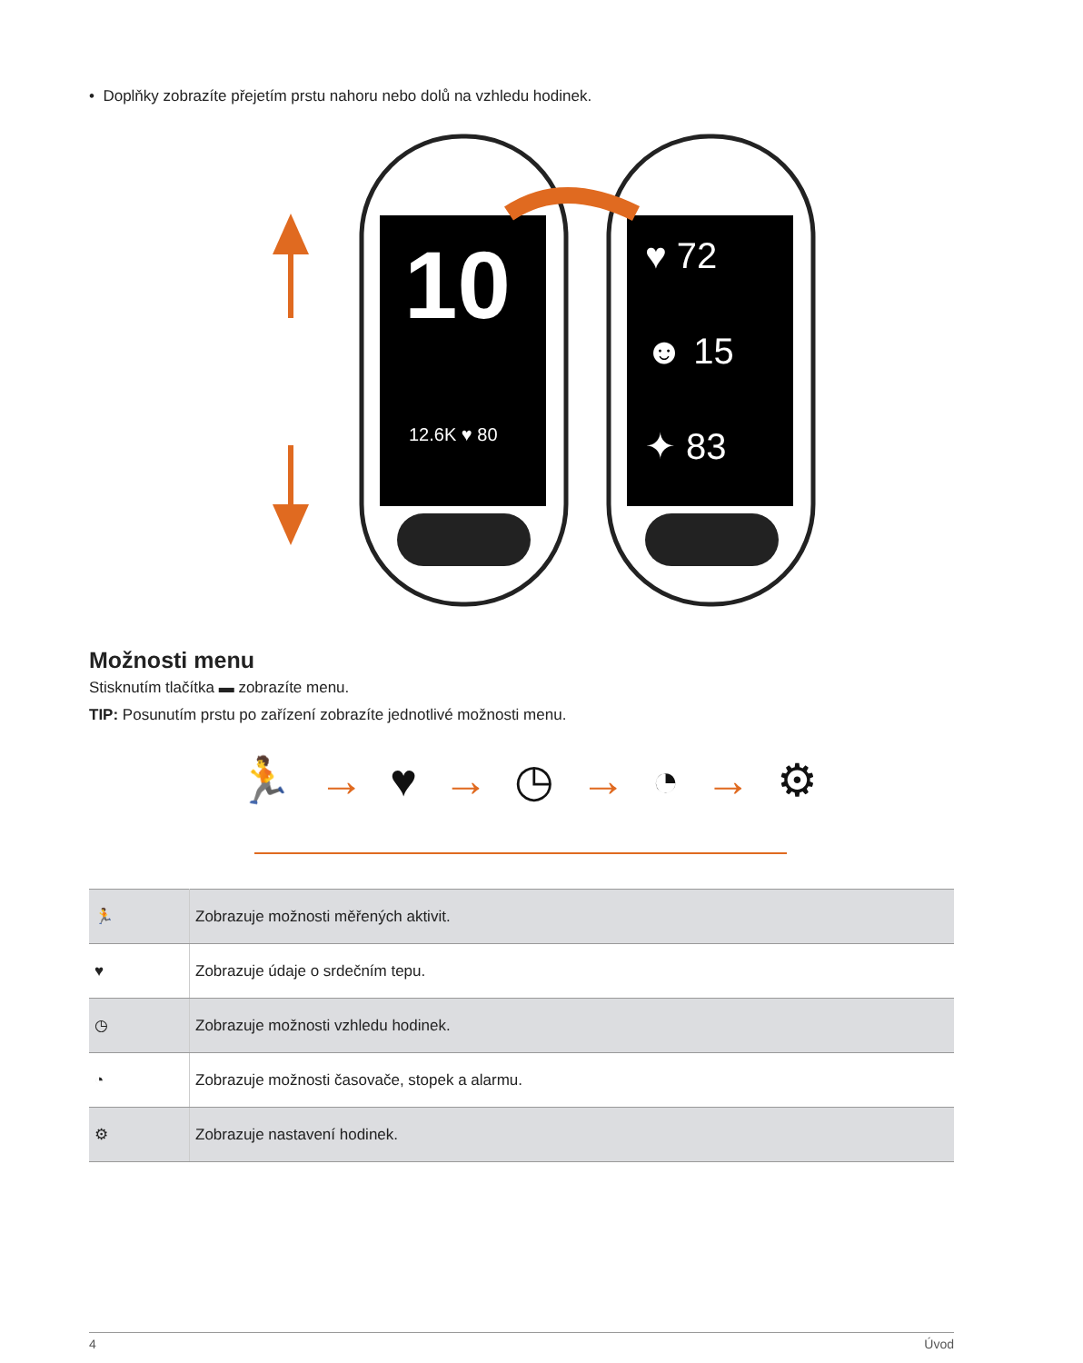• Doplňky zobrazíte přejetím prstu nahoru nebo dolů na vzhledu hodinek.
10
12.6K ♥ 80
♥ 72
☻ 15
✦ 83
Možnosti menu
Stisknutím tlačítka ▬ zobrazíte menu.
TIP: Posunutím prstu po zařízení zobrazíte jednotlivé možnosti menu.
🏃 → ♥ → ◷ → ◔ → ⚙
| 🏃 | Zobrazuje možnosti měřených aktivit. |
| ♥ | Zobrazuje údaje o srdečním tepu. |
| ◷ | Zobrazuje možnosti vzhledu hodinek. |
| ◔ | Zobrazuje možnosti časovače, stopek a alarmu. |
| ⚙ | Zobrazuje nastavení hodinek. |
4 Úvod